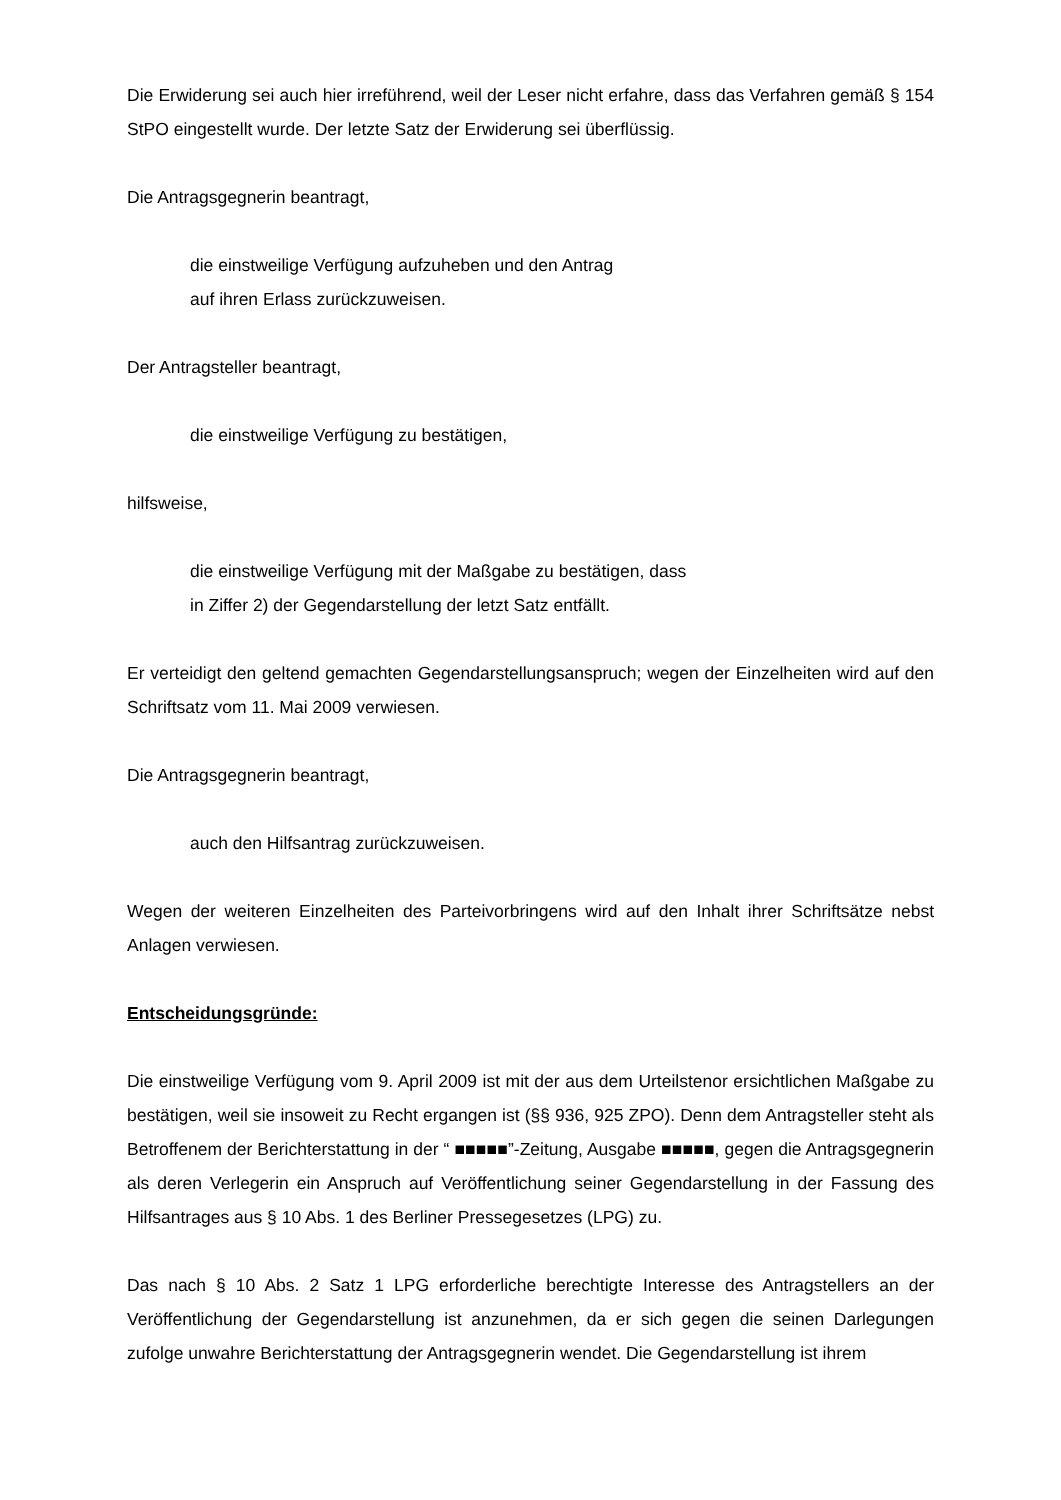Die Erwiderung sei auch hier irreführend, weil der Leser nicht erfahre, dass das Verfahren gemäß § 154 StPO eingestellt wurde. Der letzte Satz der Erwiderung sei überflüssig.
Die Antragsgegnerin beantragt,
die einstweilige Verfügung aufzuheben und den Antrag
auf ihren Erlass zurückzuweisen.
Der Antragsteller beantragt,
die einstweilige Verfügung zu bestätigen,
hilfsweise,
die einstweilige Verfügung mit der Maßgabe zu bestätigen, dass
in Ziffer 2) der Gegendarstellung der letzt Satz entfällt.
Er verteidigt den geltend gemachten Gegendarstellungsanspruch; wegen der Einzelheiten wird auf den Schriftsatz vom 11. Mai 2009 verwiesen.
Die Antragsgegnerin beantragt,
auch den Hilfsantrag zurückzuweisen.
Wegen der weiteren Einzelheiten des Parteivorbringens wird auf den Inhalt ihrer Schriftsätze nebst Anlagen verwiesen.
Entscheidungsgründe:
Die einstweilige Verfügung vom 9. April 2009 ist mit der aus dem Urteilstenor ersichtlichen Maßgabe zu bestätigen, weil sie insoweit zu Recht ergangen ist (§§ 936, 925 ZPO). Denn dem Antragsteller steht als Betroffenem der Berichterstattung in der “ ■■■■■”-Zeitung, Ausgabe ■■■■■, gegen die Antragsgegnerin als deren Verlegerin ein Anspruch auf Veröffentlichung seiner Gegendarstellung in der Fassung des Hilfsantrages aus § 10 Abs. 1 des Berliner Pressegesetzes (LPG) zu.
Das nach § 10 Abs. 2 Satz 1 LPG erforderliche berechtigte Interesse des Antragstellers an der Veröffentlichung der Gegendarstellung ist anzunehmen, da er sich gegen die seinen Darlegungen zufolge unwahre Berichterstattung der Antragsgegnerin wendet. Die Gegendarstellung ist ihrem